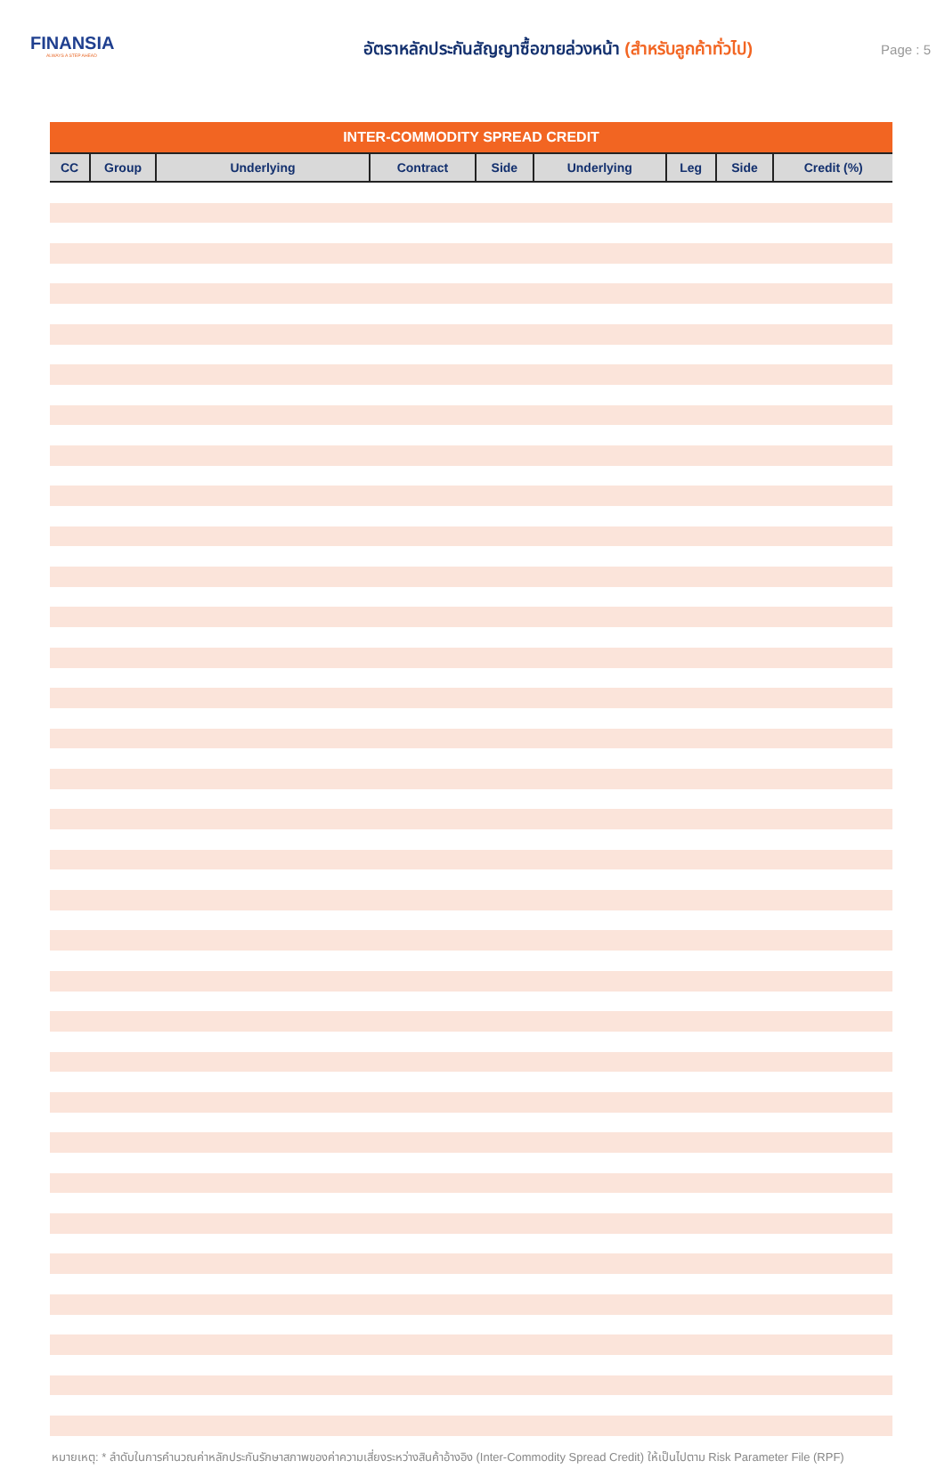FINANSIA
ALWAYS A STEP AHEAD
อัตราหลักประกันสัญญาซื้อขายล่วงหน้า (สำหรับลูกค้าทั่วไป)
Page : 5
| INTER-COMMODITY SPREAD CREDIT | | | | | | | | |
| --- | --- | --- | --- | --- | --- | --- | --- | --- |
| CC | Group | Underlying | Contract | Side | Underlying | Leg | Side | Credit (%) |
หมายเหตุ: * ลำดับในการคำนวณค่าหลักประกันรักษาสภาพของค่าความเสี่ยงระหว่างสินค้าอ้างอิง (Inter-Commodity Spread Credit) ให้เป็นไปตาม Risk Parameter File (RPF)